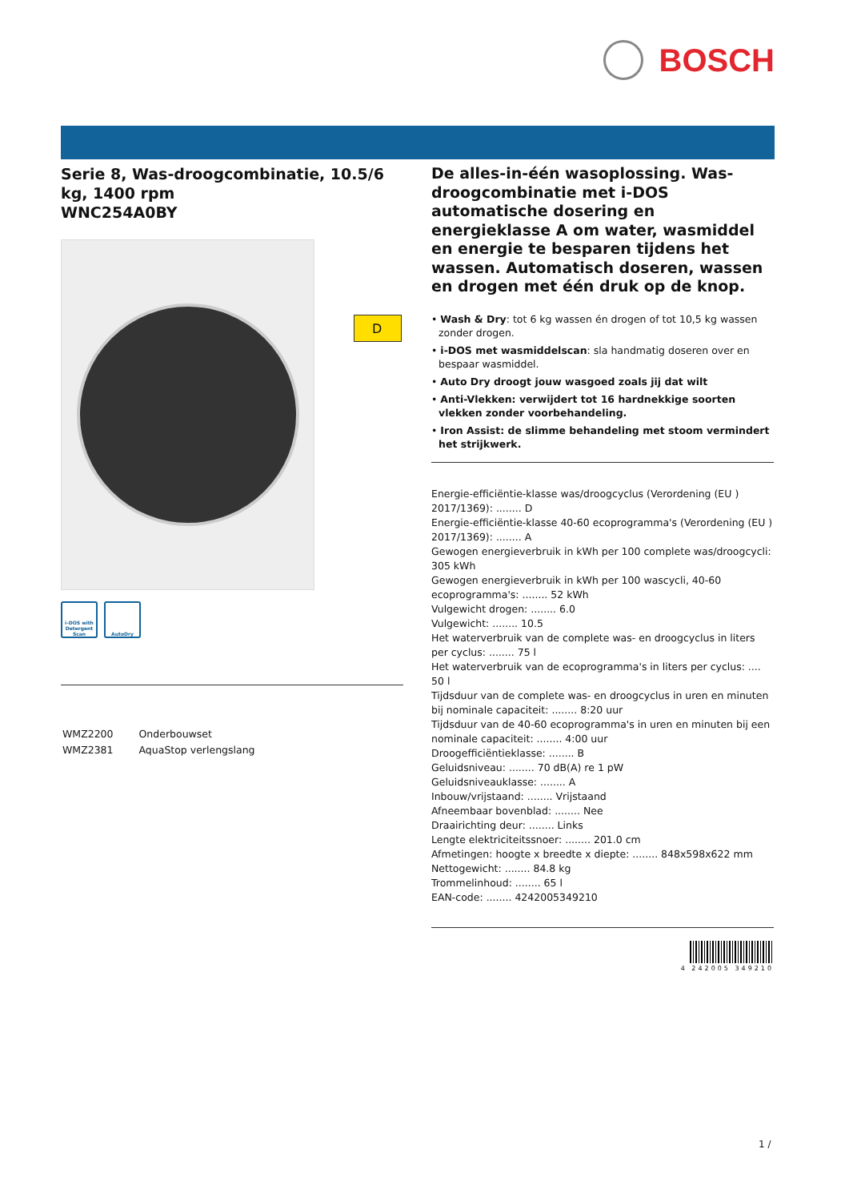BOSCH
D
Serie 8, Was-droogcombinatie, 10.5/6 kg, 1400 rpm
WNC254A0BY
i-DOS with Detergent Scan
AutoDry
| WMZ2200 | Onderbouwset |
| WMZ2381 | AquaStop verlengslang |
De alles-in-één wasoplossing. Was-droogcombinatie met i-DOS automatische dosering en energieklasse A om water, wasmiddel en energie te besparen tijdens het wassen. Automatisch doseren, wassen en drogen met één druk op de knop.
• Wash & Dry: tot 6 kg wassen én drogen of tot 10,5 kg wassen zonder drogen.
• i-DOS met wasmiddelscan: sla handmatig doseren over en bespaar wasmiddel.
• Auto Dry droogt jouw wasgoed zoals jij dat wilt
• Anti-Vlekken: verwijdert tot 16 hardnekkige soorten vlekken zonder voorbehandeling.
• Iron Assist: de slimme behandeling met stoom vermindert het strijkwerk.
Energie-efficiëntie-klasse was/droogcyclus (Verordening (EU ) 2017/1369): ........ D
Energie-efficiëntie-klasse 40-60 ecoprogramma's (Verordening (EU ) 2017/1369): ........ A
Gewogen energieverbruik in kWh per 100 complete was/droogcycli: 305 kWh
Gewogen energieverbruik in kWh per 100 wascycli, 40-60 ecoprogramma's: ........ 52 kWh
Vulgewicht drogen: ........ 6.0
Vulgewicht: ........ 10.5
Het waterverbruik van de complete was- en droogcyclus in liters per cyclus: ........ 75 l
Het waterverbruik van de ecoprogramma's in liters per cyclus: .... 50 l
Tijdsduur van de complete was- en droogcyclus in uren en minuten bij nominale capaciteit: ........ 8:20 uur
Tijdsduur van de 40-60 ecoprogramma's in uren en minuten bij een nominale capaciteit: ........ 4:00 uur
Droogefficiëntieklasse: ........ B
Geluidsniveau: ........ 70 dB(A) re 1 pW
Geluidsniveauklasse: ........ A
Inbouw/vrijstaand: ........ Vrijstaand
Afneembaar bovenblad: ........ Nee
Draairichting deur: ........ Links
Lengte elektriciteitssnoer: ........ 201.0 cm
Afmetingen: hoogte x breedte x diepte: ........ 848x598x622 mm
Nettogewicht: ........ 84.8 kg
Trommelinhoud: ........ 65 l
EAN-code: ........ 4242005349210
4 242005 349210
1 /